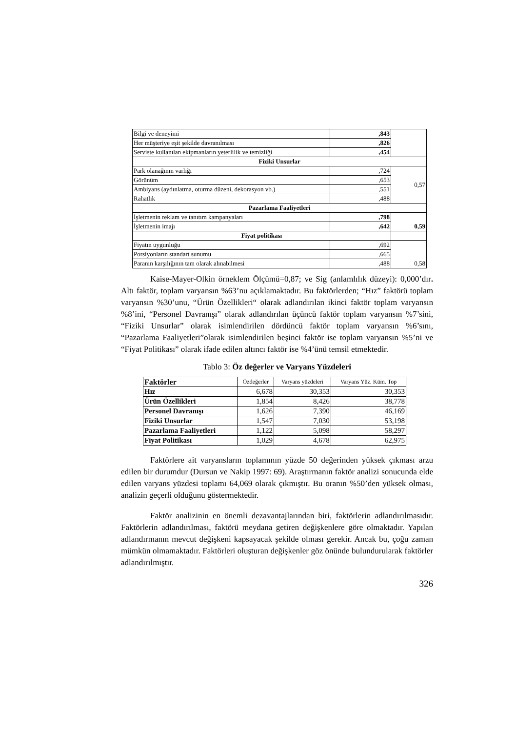| Bilgi ve deneyimi | ,843 | |
| Her müşteriye eşit şekilde davranılması | ,826 | |
| Serviste kullanılan ekipmanların yeterlilik ve temizliği | ,454 | |
| Fiziki Unsurlar | | |
| Park olanağının varlığı | ,724 | 0,57 |
| Görünüm | ,653 | |
| Ambiyans (aydınlatma, oturma düzeni, dekorasyon vb.) | ,551 | |
| Rahatlık | ,488 | |
| Pazarlama Faaliyetleri | | |
| İşletmenin reklam ve tanıtım kampanyaları | ,798 | 0,59 |
| İşletmenin imajı | ,642 | |
| Fiyat politikası | | |
| Fiyatın uygunluğu | ,692 | 0,58 |
| Porsiyonların standart sunumu | ,665 | |
| Paranın karşılığının tam olarak alınabilmesi | ,488 | |
Kaise-Mayer-Olkin örneklem Ölçümü=0,87; ve Sig (anlamlılık düzeyi): 0,000’dır. Altı faktör, toplam varyansın %63’nu açıklamaktadır. Bu faktörlerden; “Hız” faktörü toplam varyansın %30’unu, “Ürün Özellikleri“ olarak adlandırılan ikinci faktör toplam varyansın %8’ini, “Personel Davranışı” olarak adlandırılan üçüncü faktör toplam varyansın %7’sini, “Fiziki Unsurlar” olarak isimlendirilen dördüncü faktör toplam varyansın %6’sını, “Pazarlama Faaliyetleri”olarak isimlendirilen beşinci faktör ise toplam varyansın %5’ni ve “Fiyat Politikası” olarak ifade edilen altıncı faktör ise %4’ünü temsil etmektedir.
Tablo 3: Öz değerler ve Varyans Yüzdeleri
| Faktörler | Özdeğerler | Varyans yüzdeleri | Varyans Yüz. Küm. Top |
| Hız | 6,678 | 30,353 | 30,353 |
| Ürün Özellikleri | 1,854 | 8,426 | 38,778 |
| Personel Davranışı | 1,626 | 7,390 | 46,169 |
| Fiziki Unsurlar | 1,547 | 7,030 | 53,198 |
| Pazarlama Faaliyetleri | 1,122 | 5,098 | 58,297 |
| Fiyat Politikası | 1,029 | 4,678 | 62,975 |
Faktörlere ait varyansların toplamının yüzde 50 değerinden yüksek çıkması arzu edilen bir durumdur (Dursun ve Nakip 1997: 69). Araştırmanın faktör analizi sonucunda elde edilen varyans yüzdesi toplamı 64,069 olarak çıkmıştır. Bu oranın %50’den yüksek olması, analizin geçerli olduğunu göstermektedir.
Faktör analizinin en önemli dezavantajlarından biri, faktörlerin adlandırılmasıdır. Faktörlerin adlandırılması, faktörü meydana getiren değişkenlere göre olmaktadır. Yapılan adlandırmanın mevcut değişkeni kapsayacak şekilde olması gerekir. Ancak bu, çoğu zaman mümkün olmamaktadır. Faktörleri oluşturan değişkenler göz önünde bulundurularak faktörler adlandırılmıştır.
326